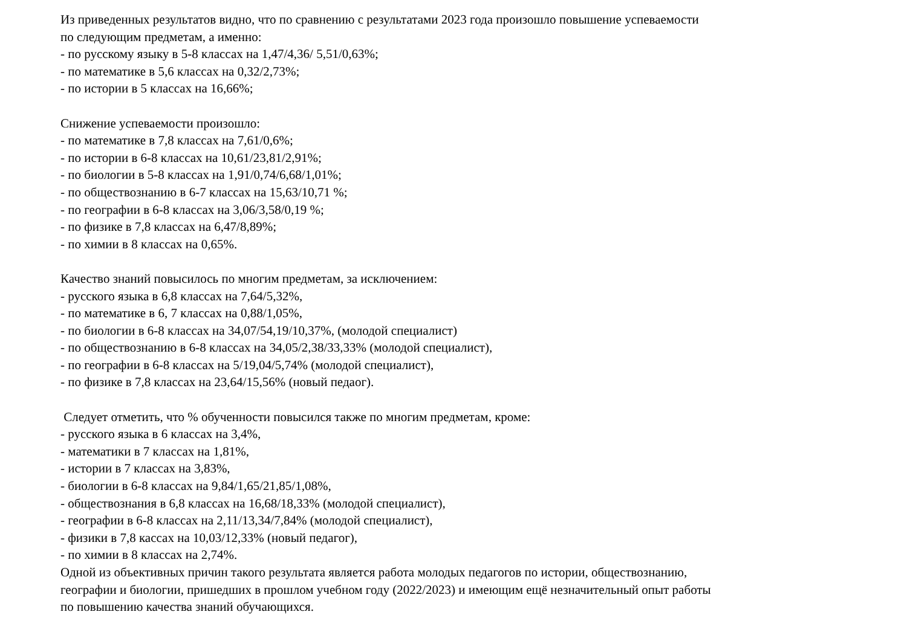Из приведенных результатов видно, что по сравнению с результатами 2023 года произошло повышение успеваемости
по следующим предметам, а именно:
- по русскому языку в 5-8 классах на 1,47/4,36/ 5,51/0,63%;
- по математике в 5,6 классах на 0,32/2,73%;
- по истории в 5 классах на 16,66%;
Снижение успеваемости произошло:
- по математике в 7,8 классах на 7,61/0,6%;
- по истории в 6-8 классах на 10,61/23,81/2,91%;
- по биологии в 5-8 классах на 1,91/0,74/6,68/1,01%;
- по обществознанию в 6-7 классах на 15,63/10,71 %;
- по географии в 6-8 классах на 3,06/3,58/0,19 %;
- по физике в 7,8 классах на 6,47/8,89%;
- по химии в 8 классах на 0,65%.
Качество знаний повысилось по многим предметам, за исключением:
- русского языка в 6,8 классах на 7,64/5,32%,
- по математике в 6, 7 классах на 0,88/1,05%,
- по биологии в 6-8 классах на 34,07/54,19/10,37%, (молодой специалист)
- по обществознанию в 6-8 классах на 34,05/2,38/33,33% (молодой специалист),
- по географии в 6-8 классах на 5/19,04/5,74% (молодой специалист),
- по физике в 7,8 классах на 23,64/15,56% (новый педаог).
Следует отметить, что % обученности повысился также по многим предметам, кроме:
- русского языка в 6 классах на 3,4%,
- математики в 7 классах на 1,81%,
- истории в 7 классах на 3,83%,
- биологии в 6-8 классах на 9,84/1,65/21,85/1,08%,
- обществознания в 6,8 классах на 16,68/18,33% (молодой специалист),
- географии в 6-8 классах на 2,11/13,34/7,84% (молодой специалист),
- физики в 7,8 кассах на 10,03/12,33% (новый педагог),
- по химии в 8 классах на 2,74%.
Одной из объективных причин такого результата является работа молодых педагогов по истории, обществознанию,
географии и биологии, пришедших в прошлом учебном году (2022/2023) и имеющим ещё незначительный опыт работы
по повышению качества знаний обучающихся.